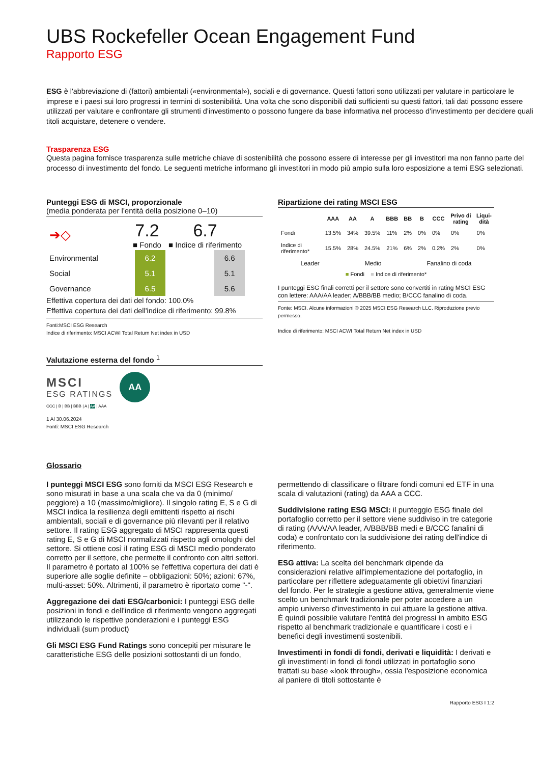UBS Rockefeller Ocean Engagement Fund
Rapporto ESG
ESG è l'abbreviazione di (fattori) ambientali («environmental»), sociali e di governance. Questi fattori sono utilizzati per valutare in particolare le imprese e i paesi sui loro progressi in termini di sostenibilità. Una volta che sono disponibili dati sufficienti su questi fattori, tali dati possono essere utilizzati per valutare e confrontare gli strumenti d'investimento o possono fungere da base informativa nel processo d'investimento per decidere quali titoli acquistare, detenere o vendere.
Trasparenza ESG
Questa pagina fornisce trasparenza sulle metriche chiave di sostenibilità che possono essere di interesse per gli investitori ma non fanno parte del processo di investimento del fondo. Le seguenti metriche informano gli investitori in modo più ampio sulla loro esposizione a temi ESG selezionati.
Punteggi ESG di MSCI, proporzionale
(media ponderata per l'entità della posizione 0–10)
| ➔◇ | 7.2 ■ Fondo | | 6.7 ■ Indice di riferimento | |
| Environmental | | 6.2 | | 6.6 |
| Social | | 5.1 | | 5.1 |
| Governance | | 6.5 | | 5.6 |
Effettiva copertura dei dati del fondo: 100.0%
Effettiva copertura dei dati dell'indice di riferimento: 99.8%
Fonti:MSCI ESG Research
Indice di riferimento: MSCI ACWI Total Return Net index in USD
Valutazione esterna del fondo <sup>1</sup>
MSCI
ESG RATINGS
AA
CCC | B | BB | BBB | A | AA | AAA
1 Al 30.06.2024
Fonti: MSCI ESG Research
Ripartizione dei rating MSCI ESG
| | AAA | AA | A | BBB | BB | B | CCC | Privo di rating | Liqui-dità |
| --- | --- | --- | --- | --- | --- | --- | --- | --- | --- |
| Fondi | 13.5% | 34% | 39.5% | 11% | 2% | 0% | 0% | 0% | 0% |
| Indice di riferimento* | 15.5% | 28% | 24.5% | 21% | 6% | 2% | 0.2% | 2% | 0% |
Leader Medio Fanalino di coda
■ Fondi ■ Indice di riferimento*
I punteggi ESG finali corretti per il settore sono convertiti in rating MSCI ESG con lettere: AAA/AA leader; A/BBB/BB medio; B/CCC fanalino di coda.
Fonte: MSCI. Alcune informazioni © 2025 MSCI ESG Research LLC. Riproduzione previo permesso.
Indice di riferimento: MSCI ACWI Total Return Net index in USD
Glossario
I punteggi MSCI ESG sono forniti da MSCI ESG Research e sono misurati in base a una scala che va da 0 (minimo/ peggiore) a 10 (massimo/migliore). Il singolo rating E, S e G di MSCI indica la resilienza degli emittenti rispetto ai rischi ambientali, sociali e di governance più rilevanti per il relativo settore. Il rating ESG aggregato di MSCI rappresenta questi rating E, S e G di MSCI normalizzati rispetto agli omologhi del settore. Si ottiene così il rating ESG di MSCI medio ponderato corretto per il settore, che permette il confronto con altri settori.
Il parametro è portato al 100% se l'effettiva copertura dei dati è superiore alle soglie definite – obbligazioni: 50%; azioni: 67%, multi-asset: 50%. Altrimenti, il parametro è riportato come "-".
Aggregazione dei dati ESG/carbonici: I punteggi ESG delle posizioni in fondi e dell'indice di riferimento vengono aggregati utilizzando le rispettive ponderazioni e i punteggi ESG individuali (sum product)
Gli MSCI ESG Fund Ratings sono concepiti per misurare le caratteristiche ESG delle posizioni sottostanti di un fondo,
permettendo di classificare o filtrare fondi comuni ed ETF in una scala di valutazioni (rating) da AAA a CCC.
Suddivisione rating ESG MSCI: il punteggio ESG finale del portafoglio corretto per il settore viene suddiviso in tre categorie di rating (AAA/AA leader, A/BBB/BB medi e B/CCC fanalini di coda) e confrontato con la suddivisione dei rating dell'indice di riferimento.
ESG attiva: La scelta del benchmark dipende da considerazioni relative all'implementazione del portafoglio, in particolare per riflettere adeguatamente gli obiettivi finanziari del fondo. Per le strategie a gestione attiva, generalmente viene scelto un benchmark tradizionale per poter accedere a un ampio universo d'investimento in cui attuare la gestione attiva. È quindi possibile valutare l'entità dei progressi in ambito ESG rispetto al benchmark tradizionale e quantificare i costi e i benefici degli investimenti sostenibili.
Investimenti in fondi di fondi, derivati e liquidità: I derivati e gli investimenti in fondi di fondi utilizzati in portafoglio sono trattati su base «look through», ossia l'esposizione economica al paniere di titoli sottostante è
Rapporto ESG I 1:2